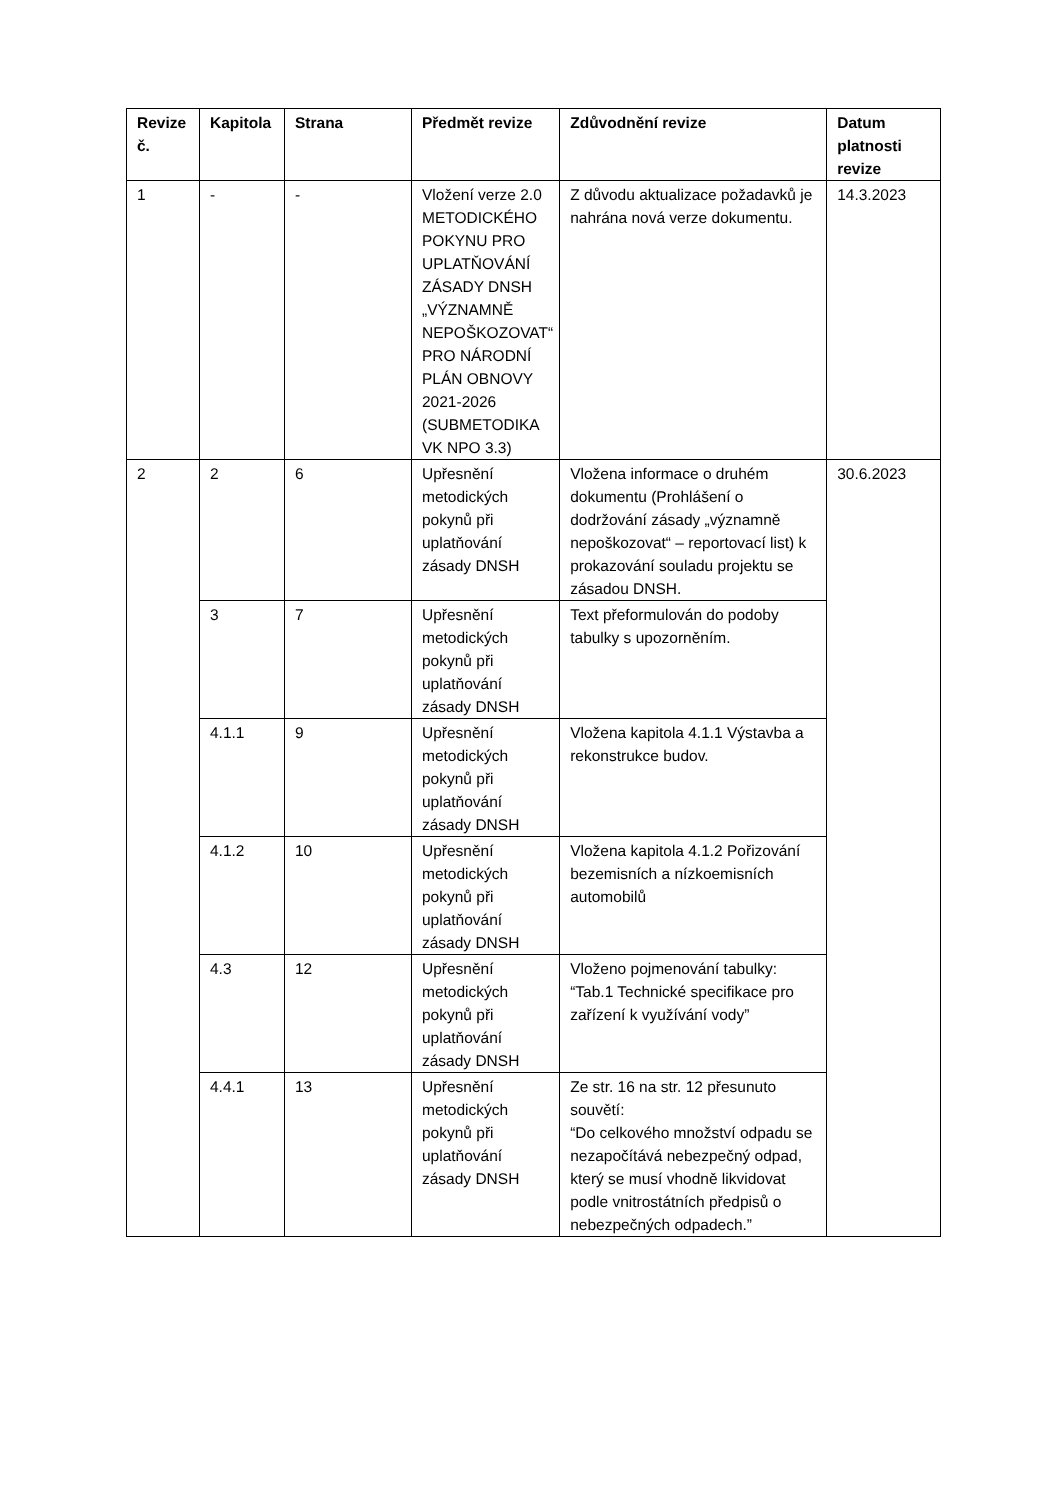| Revize č. | Kapitola | Strana | Předmět revize | Zdůvodnění revize | Datum platnosti revize |
| --- | --- | --- | --- | --- | --- |
| 1 | - | - | Vložení verze 2.0 METODICKÉHO POKYNU PRO UPLATŇOVÁNÍ ZÁSADY DNSH „VÝZNAMNĚ NEPOŠKOZOVAT“ PRO NÁRODNÍ PLÁN OBNOVY 2021-2026 (SUBMETODIKA VK NPO 3.3) | Z důvodu aktualizace požadavků je nahrána nová verze dokumentu. | 14.3.2023 |
| 2 | 2 | 6 | Upřesnění metodických pokynů při uplatňování zásady DNSH | Vložena informace o druhém dokumentu (Prohlášení o dodržování zásady „významně nepoškozovat“ – reportovací list) k prokazování souladu projektu se zásadou DNSH. | 30.6.2023 |
| | 3 | 7 | Upřesnění metodických pokynů při uplatňování zásady DNSH | Text přeformulován do podoby tabulky s upozorněním. | |
| | 4.1.1 | 9 | Upřesnění metodických pokynů při uplatňování zásady DNSH | Vložena kapitola 4.1.1 Výstavba a rekonstrukce budov. | |
| | 4.1.2 | 10 | Upřesnění metodických pokynů při uplatňování zásady DNSH | Vložena kapitola 4.1.2 Pořizování bezemisních a nízkoemisních automobilů | |
| | 4.3 | 12 | Upřesnění metodických pokynů při uplatňování zásady DNSH | Vloženo pojmenování tabulky: “Tab.1 Technické specifikace pro zařízení k využívání vody” | |
| | 4.4.1 | 13 | Upřesnění metodických pokynů při uplatňování zásady DNSH | Ze str. 16 na str. 12 přesunuto souvětí: “Do celkového množství odpadu se nezapočítává nebezpečný odpad, který se musí vhodně likvidovat podle vnitrostátních předpisů o nebezpečných odpadech.” | |